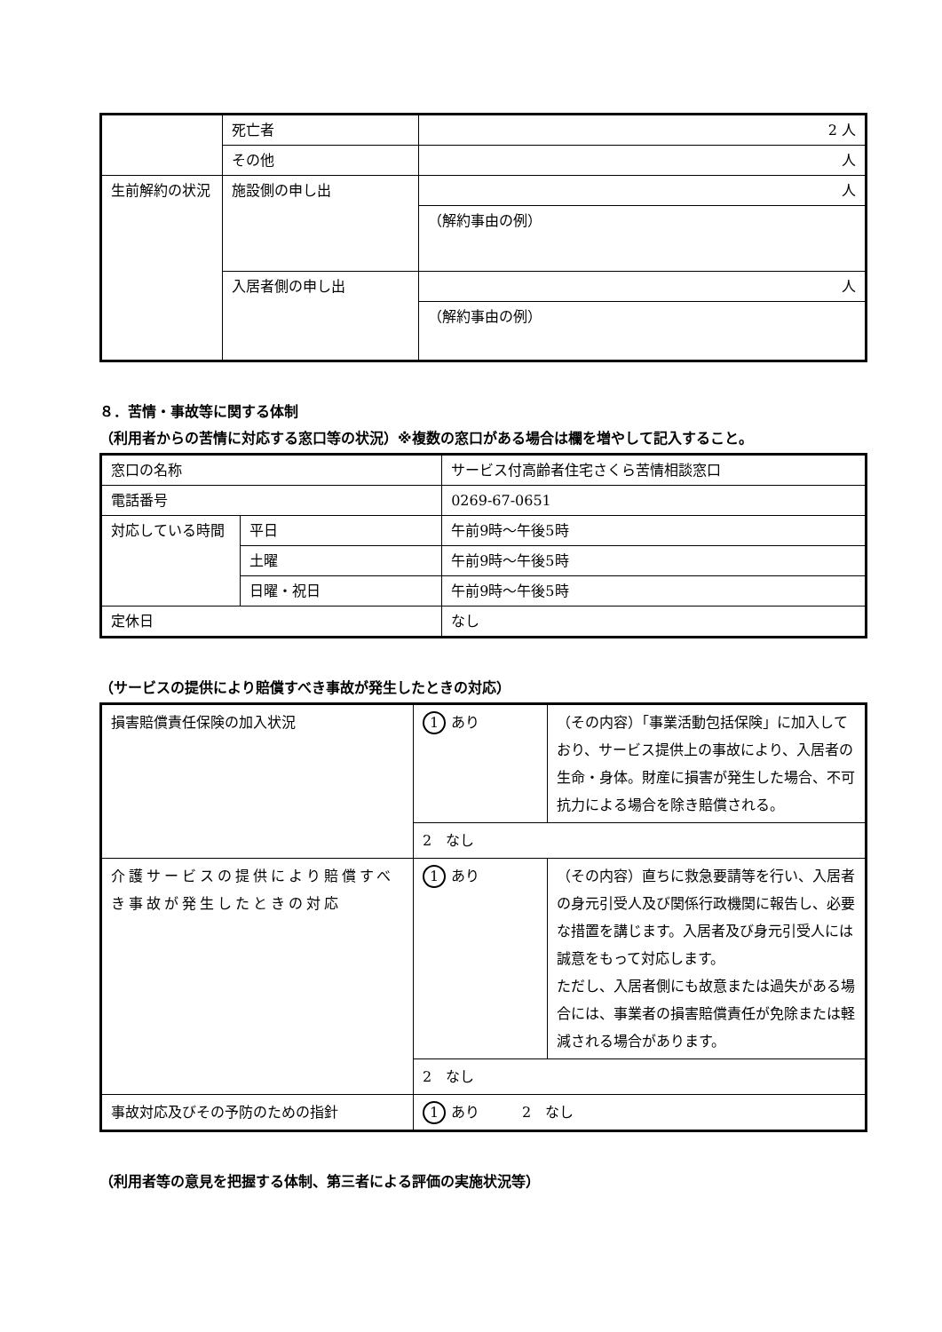| | 死亡者 | 2 人 |
| | その他 | 人 |
| 生前解約の状況 | 施設側の申し出 | 人 |
| | | （解約事由の例） |
| | 入居者側の申し出 | 人 |
| | | （解約事由の例） |
８．苦情・事故等に関する体制
（利用者からの苦情に対応する窓口等の状況）※複数の窓口がある場合は欄を増やして記入すること。
| 窓口の名称 | | サービス付高齢者住宅さくら苦情相談窓口 |
| 電話番号 | | 0269-67-0651 |
| 対応している時間 | 平日 | 午前9時～午後5時 |
| | 土曜 | 午前9時～午後5時 |
| | 日曜・祝日 | 午前9時～午後5時 |
| 定休日 | | なし |
（サービスの提供により賠償すべき事故が発生したときの対応）
| 損害賠償責任保険の加入状況 | 1 あり | （その内容）「事業活動包括保険」に加入しており、サービス提供上の事故により、入居者の生命・身体。財産に損害が発生した場合、不可抗力による場合を除き賠償される。 |
| | 2 なし | |
| 介護サービスの提供により賠償すべき事故が発生したときの対応 | 1 あり | （その内容）直ちに救急要請等を行い、入居者の身元引受人及び関係行政機関に報告し、必要な措置を講じます。入居者及び身元引受人には誠意をもって対応します。 ただし、入居者側にも故意または過失がある場合には、事業者の損害賠償責任が免除または軽減される場合があります。 |
| | 2 なし | |
| 事故対応及びその予防のための指針 | 1 あり 2 なし | |
（利用者等の意見を把握する体制、第三者による評価の実施状況等）